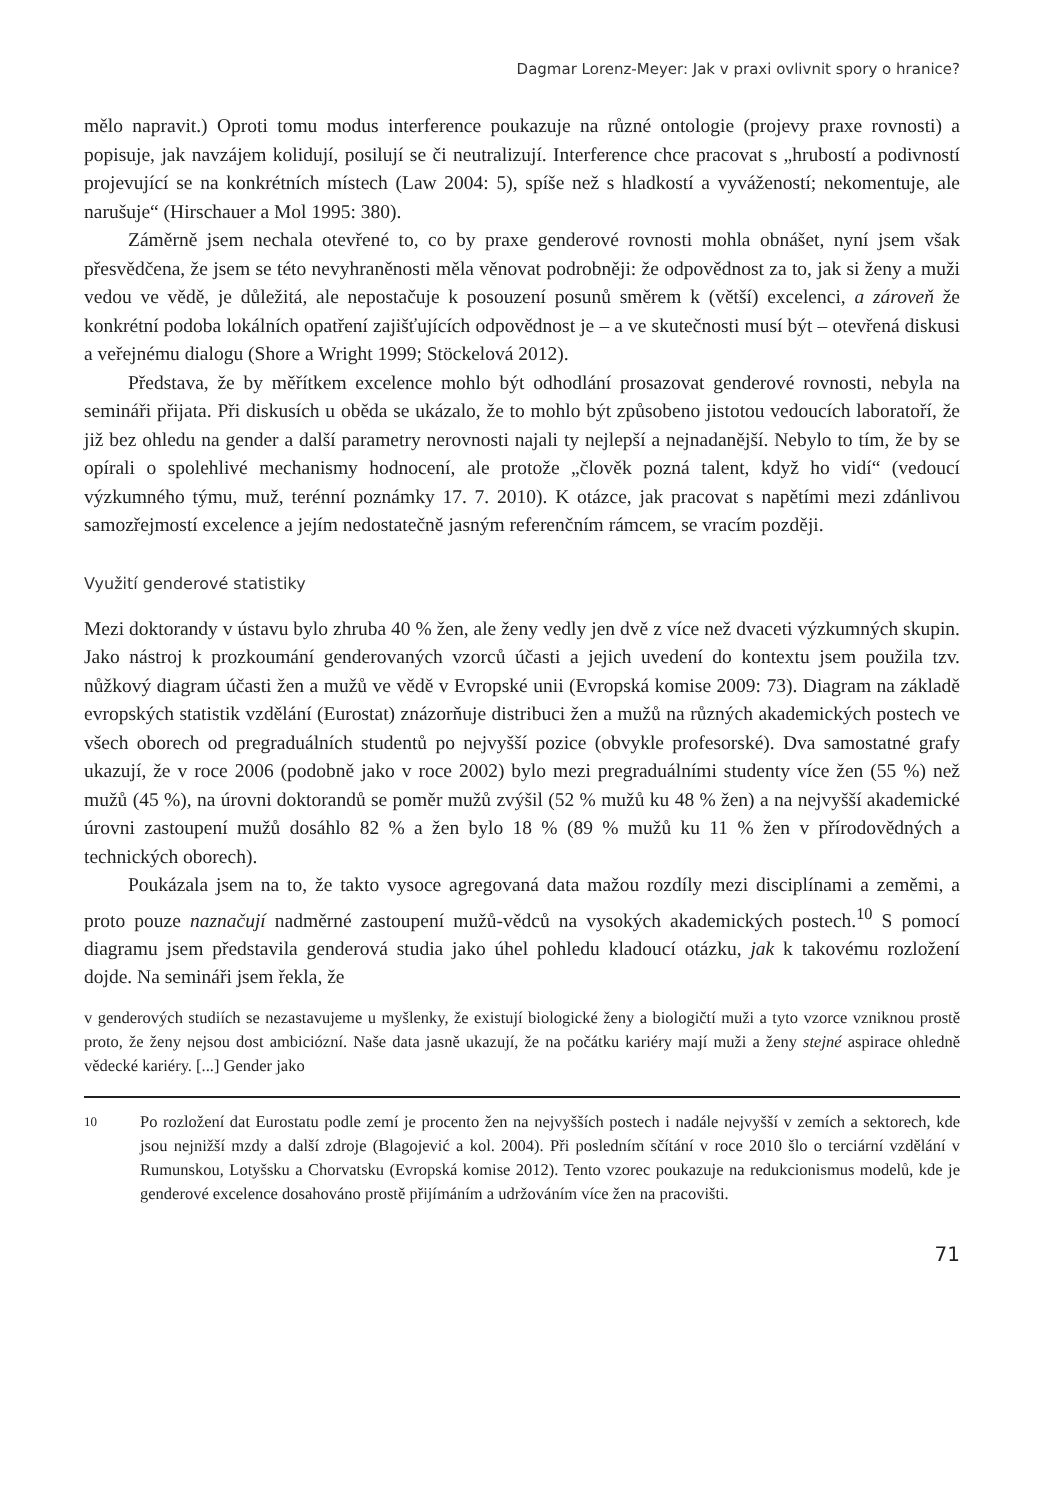Dagmar Lorenz-Meyer: Jak v praxi ovlivnit spory o hranice?
mělo napravit.) Oproti tomu modus interference poukazuje na různé ontologie (projevy praxe rovnosti) a popisuje, jak navzájem kolidují, posilují se či neutralizují. Interference chce pracovat s „hrubostí a podivností projevující se na konkrétních místech (Law 2004: 5), spíše než s hladkostí a vyvážeností; nekomentuje, ale narušuje“ (Hirschauer a Mol 1995: 380).
Záměrně jsem nechala otevřené to, co by praxe genderové rovnosti mohla obnášet, nyní jsem však přesvědčena, že jsem se této nevyhraněnosti měla věnovat podrobněji: že odpovědnost za to, jak si ženy a muži vedou ve vědě, je důležitá, ale nepostačuje k posouzení posunů směrem k (větší) excelenci, a zároveň že konkrétní podoba lokálních opatření zajišťujících odpovědnost je – a ve skutečnosti musí být – otevřená diskusi a veřejnému dialogu (Shore a Wright 1999; Stöckelová 2012).
Představa, že by měřítkem excelence mohlo být odhodlání prosazovat genderové rovnosti, nebyla na semináři přijata. Při diskusích u oběda se ukázalo, že to mohlo být způsobeno jistotou vedoucích laboratoří, že již bez ohledu na gender a další parametry nerovnosti najali ty nejlepší a nejnadanější. Nebylo to tím, že by se opírali o spolehlivé mechanismy hodnocení, ale protože „člověk pozná talent, když ho vidí“ (vedoucí výzkumného týmu, muž, terénní poznámky 17. 7. 2010). K otázce, jak pracovat s napětími mezi zdánlivou samozřejmostí excelence a jejím nedostatečně jasným referenčním rámcem, se vracím později.
Využití genderové statistiky
Mezi doktorandy v ústavu bylo zhruba 40 % žen, ale ženy vedly jen dvě z více než dvaceti výzkumných skupin. Jako nástroj k prozkoumání genderovaných vzorců účasti a jejich uvedení do kontextu jsem použila tzv. nůžkový diagram účasti žen a mužů ve vědě v Evropské unii (Evropská komise 2009: 73). Diagram na základě evropských statistik vzdělání (Eurostat) znázorňuje distribuci žen a mužů na různých akademických postech ve všech oborech od pregraduálních studentů po nejvyšší pozice (obvykle profesorské). Dva samostatné grafy ukazují, že v roce 2006 (podobně jako v roce 2002) bylo mezi pregraduálními studenty více žen (55 %) než mužů (45 %), na úrovni doktorandů se poměr mužů zvýšil (52 % mužů ku 48 % žen) a na nejvyšší akademické úrovni zastoupení mužů dosáhlo 82 % a žen bylo 18 % (89 % mužů ku 11 % žen v přírodovědných a technických oborech).
Poukázala jsem na to, že takto vysoce agregovaná data mažou rozdíly mezi disciplínami a zeměmi, a proto pouze naznačují nadměrné zastoupení mužů-vědců na vysokých akademických postech.<sup>10</sup> S pomocí diagramu jsem představila genderová studia jako úhel pohledu kladoucí otázku, jak k takovému rozložení dojde. Na semináři jsem řekla, že
v genderových studiích se nezastavujeme u myšlenky, že existují biologické ženy a biologičtí muži a tyto vzorce vzniknou prostě proto, že ženy nejsou dost ambiciózní. Naše data jasně ukazují, že na počátku kariéry mají muži a ženy stejné aspirace ohledně vědecké kariéry. [...] Gender jako
10
Po rozložení dat Eurostatu podle zemí je procento žen na nejvyšších postech i nadále nejvyšší v zemích a sektorech, kde jsou nejnižší mzdy a další zdroje (Blagojević a kol. 2004). Při posledním sčítání v roce 2010 šlo o terciární vzdělání v Rumunskou, Lotyšsku a Chorvatsku (Evropská komise 2012). Tento vzorec poukazuje na redukcionismus modelů, kde je genderové excelence dosahováno prostě přijímáním a udržováním více žen na pracovišti.
71